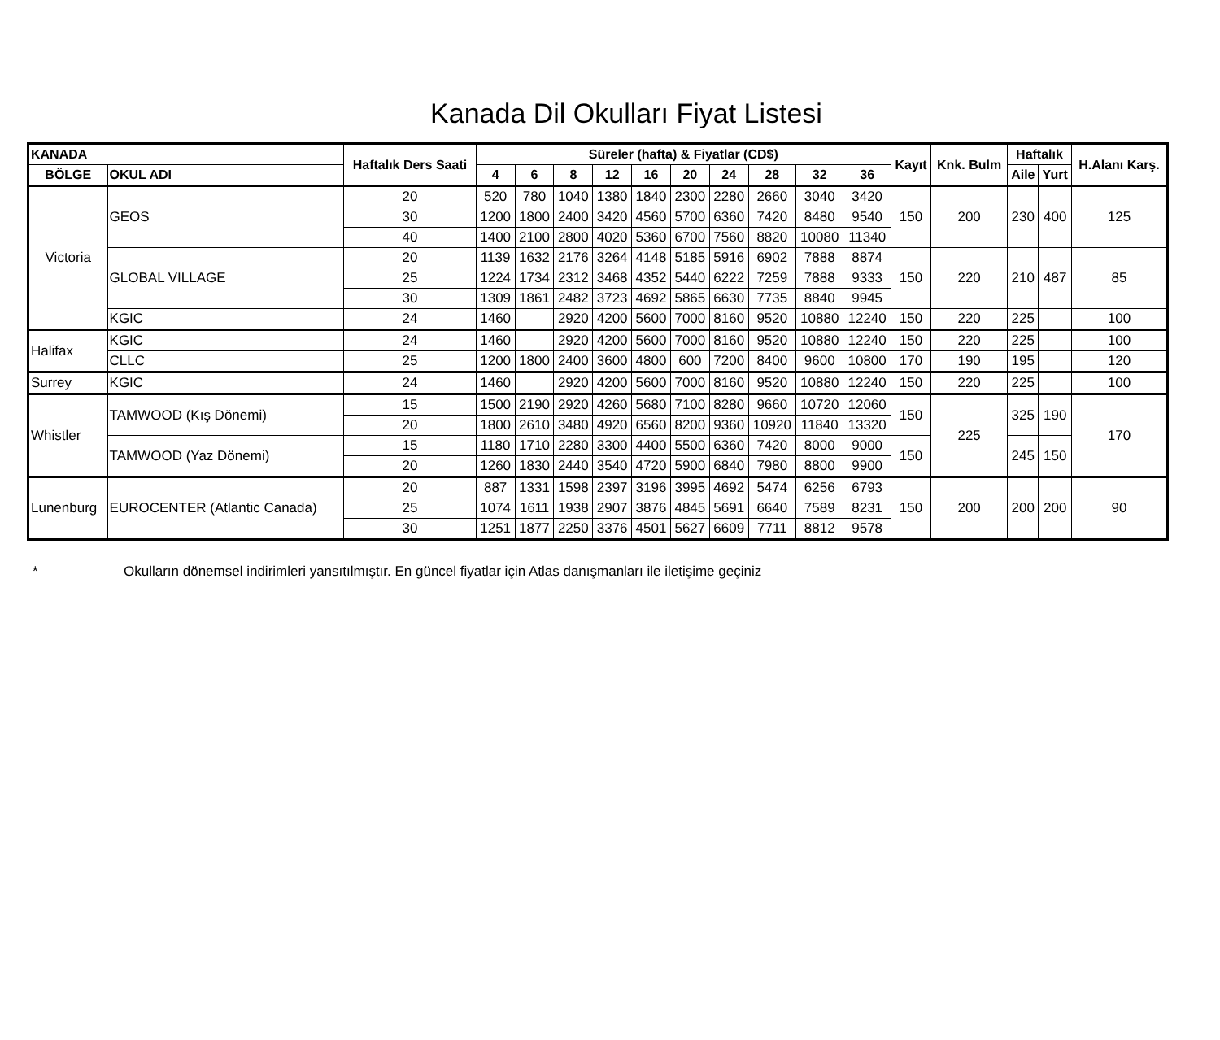Kanada Dil Okulları Fiyat Listesi
| KANADA | | Haftalık Ders Saati | Süreler (hafta) & Fiyatlar (CD$) | | | | | | | | | | Kayıt | Knk. Bulm | Haftalık | | H.Alanı Karş. |
| --- | --- | --- | --- | --- | --- | --- | --- | --- | --- | --- | --- | --- | --- | --- | --- | --- | --- |
| BÖLGE | OKUL ADI | | | | | | | | | | | | | | Aile | Yurt | |
| | | | 4 | 6 | 8 | 12 | 16 | 20 | 24 | 28 | 32 | 36 | | | | | |
| Victoria | GEOS | 20 | 520 | 780 | 1040 | 1380 | 1840 | 2300 | 2280 | 2660 | 3040 | 3420 | 150 | 200 | 230 | 400 | 125 |
| | | 30 | 1200 | 1800 | 2400 | 3420 | 4560 | 5700 | 6360 | 7420 | 8480 | 9540 | | | | | |
| | | 40 | 1400 | 2100 | 2800 | 4020 | 5360 | 6700 | 7560 | 8820 | 10080 | 11340 | | | | | |
| | GLOBAL VILLAGE | 20 | 1139 | 1632 | 2176 | 3264 | 4148 | 5185 | 5916 | 6902 | 7888 | 8874 | 150 | 220 | 210 | 487 | 85 |
| | | 25 | 1224 | 1734 | 2312 | 3468 | 4352 | 5440 | 6222 | 7259 | 7888 | 9333 | | | | | |
| | | 30 | 1309 | 1861 | 2482 | 3723 | 4692 | 5865 | 6630 | 7735 | 8840 | 9945 | | | | | |
| | KGIC | 24 | 1460 | | 2920 | 4200 | 5600 | 7000 | 8160 | 9520 | 10880 | 12240 | 150 | 220 | 225 | | 100 |
| Halifax | KGIC | 24 | 1460 | | 2920 | 4200 | 5600 | 7000 | 8160 | 9520 | 10880 | 12240 | 150 | 220 | 225 | | 100 |
| | CLLC | 25 | 1200 | 1800 | 2400 | 3600 | 4800 | 600 | 7200 | 8400 | 9600 | 10800 | 170 | 190 | 195 | | 120 |
| Surrey | KGIC | 24 | 1460 | | 2920 | 4200 | 5600 | 7000 | 8160 | 9520 | 10880 | 12240 | 150 | 220 | 225 | | 100 |
| Whistler | TAMWOOD (Kış Dönemi) | 15 | 1500 | 2190 | 2920 | 4260 | 5680 | 7100 | 8280 | 9660 | 10720 | 12060 | 150 | 225 | 325 | 190 | 170 |
| | | 20 | 1800 | 2610 | 3480 | 4920 | 6560 | 8200 | 9360 | 10920 | 11840 | 13320 | | | | | |
| | TAMWOOD (Yaz Dönemi) | 15 | 1180 | 1710 | 2280 | 3300 | 4400 | 5500 | 6360 | 7420 | 8000 | 9000 | 150 | | 245 | 150 | |
| | | 20 | 1260 | 1830 | 2440 | 3540 | 4720 | 5900 | 6840 | 7980 | 8800 | 9900 | | | | | |
| Lunenburg | EUROCENTER (Atlantic Canada) | 20 | 887 | 1331 | 1598 | 2397 | 3196 | 3995 | 4692 | 5474 | 6256 | 6793 | 150 | 200 | 200 | 200 | 90 |
| | | 25 | 1074 | 1611 | 1938 | 2907 | 3876 | 4845 | 5691 | 6640 | 7589 | 8231 | | | | | |
| | | 30 | 1251 | 1877 | 2250 | 3376 | 4501 | 5627 | 6609 | 7711 | 8812 | 9578 | | | | | |
* Okulların dönemsel indirimleri yansıtılmıştır. En güncel fiyatlar için Atlas danışmanları ile iletişime geçiniz